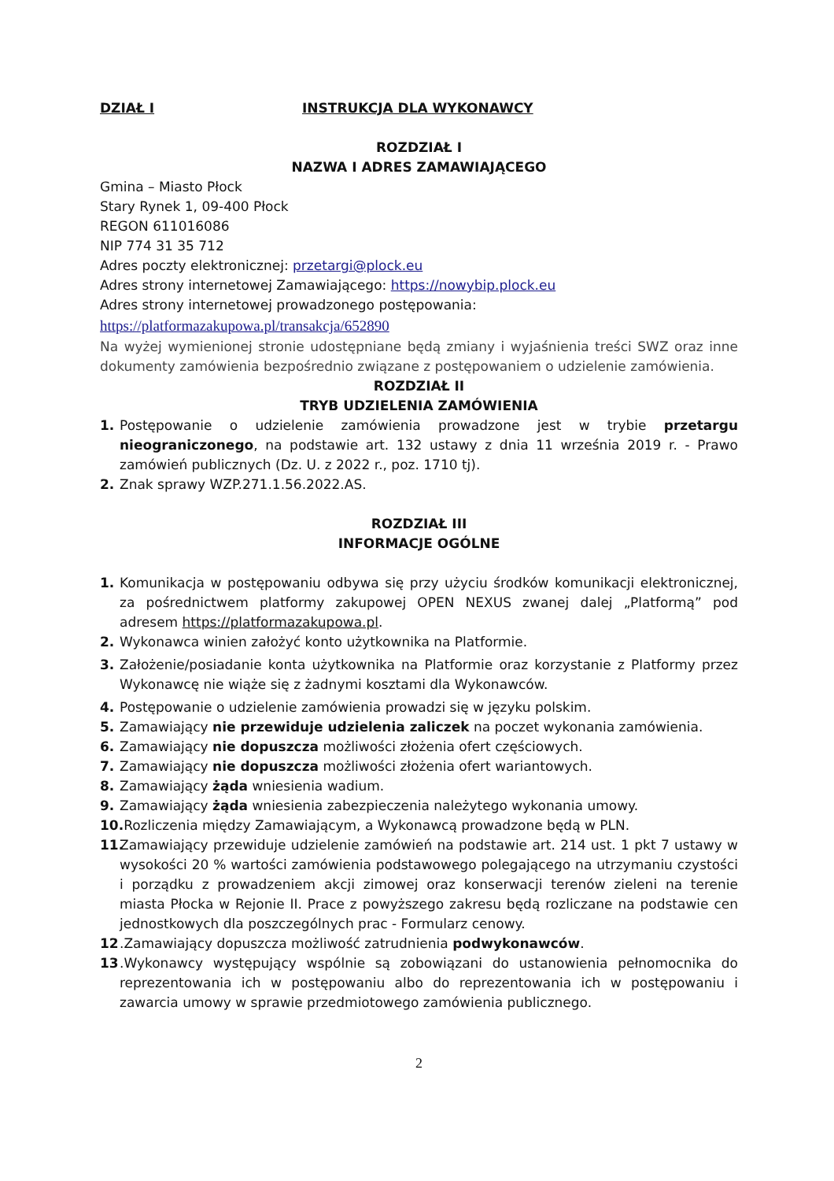DZIAŁ I INSTRUKCJA DLA WYKONAWCY
ROZDZIAŁ I
NAZWA I ADRES ZAMAWIAJĄCEGO
Gmina – Miasto Płock
Stary Rynek 1, 09-400 Płock
REGON 611016086
NIP 774 31 35 712
Adres poczty elektronicznej: przetargi@plock.eu
Adres strony internetowej Zamawiającego: https://nowybip.plock.eu
Adres strony internetowej prowadzonego postępowania:
https://platformazakupowa.pl/transakcja/652890
Na wyżej wymienionej stronie udostępniane będą zmiany i wyjaśnienia treści SWZ oraz inne dokumenty zamówienia bezpośrednio związane z postępowaniem o udzielenie zamówienia.
ROZDZIAŁ II
TRYB UDZIELENIA ZAMÓWIENIA
1. Postępowanie o udzielenie zamówienia prowadzone jest w trybie przetargu nieograniczonego, na podstawie art. 132 ustawy z dnia 11 września 2019 r. - Prawo zamówień publicznych (Dz. U. z 2022 r., poz. 1710 tj).
2. Znak sprawy WZP.271.1.56.2022.AS.
ROZDZIAŁ III
INFORMACJE OGÓLNE
1. Komunikacja w postępowaniu odbywa się przy użyciu środków komunikacji elektronicznej, za pośrednictwem platformy zakupowej OPEN NEXUS zwanej dalej „Platformą” pod adresem https://platformazakupowa.pl.
2. Wykonawca winien założyć konto użytkownika na Platformie.
3. Założenie/posiadanie konta użytkownika na Platformie oraz korzystanie z Platformy przez Wykonawcę nie wiąże się z żadnymi kosztami dla Wykonawców.
4. Postępowanie o udzielenie zamówienia prowadzi się w języku polskim.
5. Zamawiający nie przewiduje udzielenia zaliczek na poczet wykonania zamówienia.
6. Zamawiający nie dopuszcza możliwości złożenia ofert częściowych.
7. Zamawiający nie dopuszcza możliwości złożenia ofert wariantowych.
8. Zamawiający żąda wniesienia wadium.
9. Zamawiający żąda wniesienia zabezpieczenia należytego wykonania umowy.
10. Rozliczenia między Zamawiającym, a Wykonawcą prowadzone będą w PLN.
11. Zamawiający przewiduje udzielenie zamówień na podstawie art. 214 ust. 1 pkt 7 ustawy w wysokości 20 % wartości zamówienia podstawowego polegającego na utrzymaniu czystości i porządku z prowadzeniem akcji zimowej oraz konserwacji terenów zieleni na terenie miasta Płocka w Rejonie II. Prace z powyższego zakresu będą rozliczane na podstawie cen jednostkowych dla poszczególnych prac - Formularz cenowy.
12.Zamawiający dopuszcza możliwość zatrudnienia podwykonawców.
13.Wykonawcy występujący wspólnie są zobowiązani do ustanowienia pełnomocnika do reprezentowania ich w postępowaniu albo do reprezentowania ich w postępowaniu i zawarcia umowy w sprawie przedmiotowego zamówienia publicznego.
2